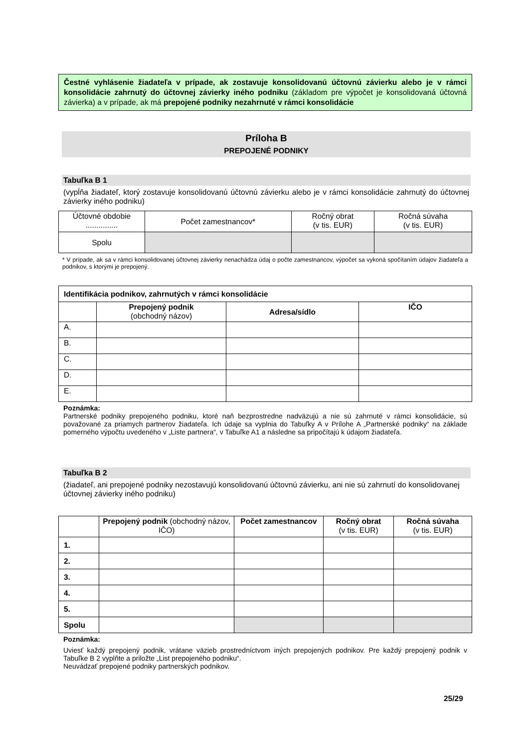Čestné vyhlásenie žiadateľa v prípade, ak zostavuje konsolidovanú účtovnú závierku alebo je v rámci konsolidácie zahrnutý do účtovnej závierky iného podniku (základom pre výpočet je konsolidovaná účtovná závierka) a v prípade, ak má prepojené podniky nezahrnuté v rámci konsolidácie
Príloha B
PREPOJENÉ PODNIKY
Tabuľka B 1
(vypĺňa žiadateľ, ktorý zostavuje konsolidovanú účtovnú závierku alebo je v rámci konsolidácie zahrnutý do účtovnej závierky iného podniku)
| Účtovné obdobie ............... | Počet zamestnancov* | Ročný obrat (v tis. EUR) | Ročná súvaha (v tis. EUR) |
| --- | --- | --- | --- |
| Spolu | | | |
* V prípade, ak sa v rámci konsolidovanej účtovnej závierky nenachádza údaj o počte zamestnancov, výpočet sa vykoná spočítaním údajov žiadateľa a podnikov, s ktorými je prepojený.
| Identifikácia podnikov, zahrnutých v rámci konsolidácie | | | |
| | Prepojený podnik (obchodný názov) | Adresa/sídlo | IČO |
| A. | | | |
| B. | | | |
| C. | | | |
| D. | | | |
| E. | | | |
Poznámka:
Partnerské podniky prepojeného podniku, ktoré naň bezprostredne nadväzujú a nie sú zahrnuté v rámci konsolidácie, sú považované za priamych partnerov žiadateľa. Ich údaje sa vyplnia do Tabuľky A v Prílohe A „Partnerské podniky“ na základe pomerného výpočtu uvedeného v „Liste partnera“, v Tabuľke A1 a následne sa pripočítajú k údajom žiadateľa.
Tabuľka B 2
(žiadateľ, ani prepojené podniky nezostavujú konsolidovanú účtovnú závierku, ani nie sú zahrnutí do konsolidovanej účtovnej závierky iného podniku)
| | Prepojený podnik (obchodný názov, IČO) | Počet zamestnancov | Ročný obrat (v tis. EUR) | Ročná súvaha (v tis. EUR) |
| 1. | | | | |
| 2. | | | | |
| 3. | | | | |
| 4. | | | | |
| 5. | | | | |
| Spolu | | | | |
Poznámka:
Uviesť každý prepojený podnik, vrátane väzieb prostredníctvom iných prepojených podnikov. Pre každý prepojený podnik v Tabuľke B 2 vyplňte a priložte „List prepojeného podniku“.
Neuvádzať prepojené podniky partnerských podnikov.
25/29